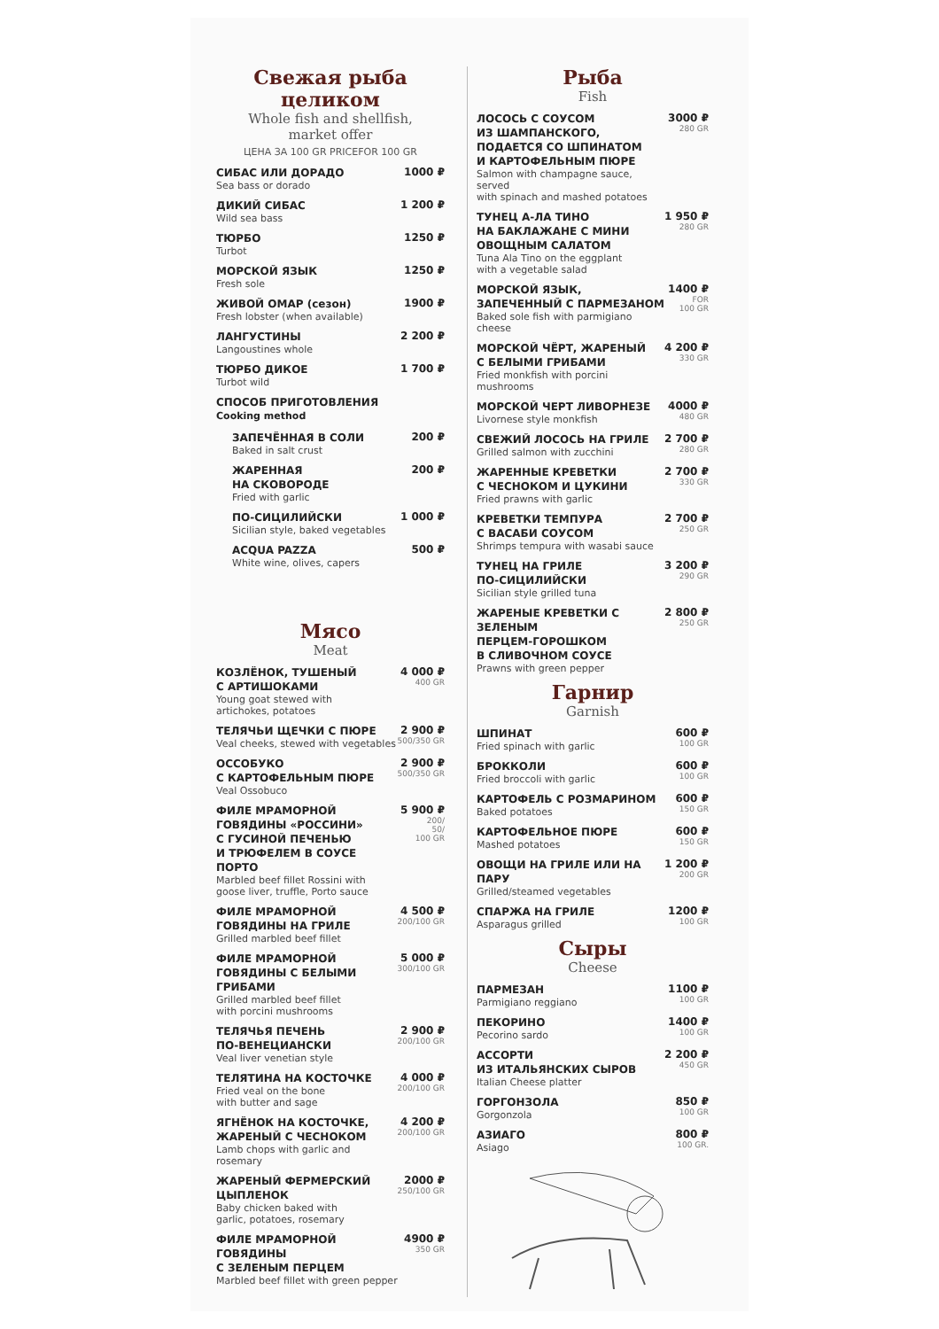Свежая рыба целиком
Whole fish and shellfish,
market offer
ЦЕНА ЗА 100 GR PRICEFOR 100 GR
СИБАС ИЛИ ДОРАДО
Sea bass or dorado
1000 ₽
ДИКИЙ СИБАС
Wild sea bass
1 200 ₽
ТЮРБО
Turbot
1250 ₽
МОРСКОЙ ЯЗЫК
Fresh sole
1250 ₽
ЖИВОЙ ОМАР (сезон)
Fresh lobster (when available)
1900 ₽
ЛАНГУСТИНЫ
Langoustines whole
2 200 ₽
ТЮРБО ДИКОЕ
Turbot wild
1 700 ₽
СПОСОБ ПРИГОТОВЛЕНИЯ
Cooking method
ЗАПЕЧЁННАЯ В СОЛИ
Baked in salt crust
200 ₽
ЖАРЕННАЯ
НА СКОВОРОДЕ
Fried with garlic
200 ₽
ПО-СИЦИЛИЙСКИ
Sicilian style, baked vegetables
1 000 ₽
ACQUA PAZZA
White wine, olives, capers
500 ₽
Мясо
Meat
КОЗЛЁНОК, ТУШЕНЫЙ
С АРТИШОКАМИ
Young goat stewed with
artichokes, potatoes
4 000 ₽
400 GR
ТЕЛЯЧЬИ ЩЕЧКИ С ПЮРЕ
Veal cheeks, stewed with vegetables
2 900 ₽
500/350 GR
ОССОБУКО
С КАРТОФЕЛЬНЫМ ПЮРЕ
Veal Ossobuco
2 900 ₽
500/350 GR
ФИЛЕ МРАМОРНОЙ
ГОВЯДИНЫ «РОССИНИ»
С ГУСИНОЙ ПЕЧЕНЬЮ
И ТРЮФЕЛЕМ В СОУСЕ ПОРТО
Marbled beef fillet Rossini with
goose liver, truffle, Porto sauce
5 900 ₽
200/
50/
100 GR
ФИЛЕ МРАМОРНОЙ
ГОВЯДИНЫ НА ГРИЛЕ
Grilled marbled beef fillet
4 500 ₽
200/100 GR
ФИЛЕ МРАМОРНОЙ
ГОВЯДИНЫ С БЕЛЫМИ
ГРИБАМИ
Grilled marbled beef fillet
with porcini mushrooms
5 000 ₽
300/100 GR
ТЕЛЯЧЬЯ ПЕЧЕНЬ
ПО-ВЕНЕЦИАНСКИ
Veal liver venetian style
2 900 ₽
200/100 GR
ТЕЛЯТИНА НА КОСТОЧКЕ
Fried veal on the bone
with butter and sage
4 000 ₽
200/100 GR
ЯГНЁНОК НА КОСТОЧКЕ,
ЖАРЕНЫЙ С ЧЕСНОКОМ
Lamb chops with garlic and rosemary
4 200 ₽
200/100 GR
ЖАРЕНЫЙ ФЕРМЕРСКИЙ
ЦЫПЛЕНОК
Baby chicken baked with
garlic, potatoes, rosemary
2000 ₽
250/100 GR
ФИЛЕ МРАМОРНОЙ ГОВЯДИНЫ
С ЗЕЛЕНЫМ ПЕРЦЕМ
Marbled beef fillet with green pepper
4900 ₽
350 GR
Рыба
Fish
ЛОСОСЬ С СОУСОМ
ИЗ ШАМПАНСКОГО,
ПОДАЕТСЯ СО ШПИНАТОМ
И КАРТОФЕЛЬНЫМ ПЮРЕ
Salmon with champagne sauce, served
with spinach and mashed potatoes
3000 ₽
280 GR
ТУНЕЦ А-ЛА ТИНО
НА БАКЛАЖАНЕ С МИНИ
ОВОЩНЫМ САЛАТОМ
Tuna Ala Tino on the eggplant
with a vegetable salad
1 950 ₽
280 GR
МОРСКОЙ ЯЗЫК,
ЗАПЕЧЕННЫЙ С ПАРМЕЗАНОМ
Baked sole fish with parmigiano cheese
1400 ₽
FOR
100 GR
МОРСКОЙ ЧЁРТ, ЖАРЕНЫЙ
С БЕЛЫМИ ГРИБАМИ
Fried monkfish with porcini mushrooms
4 200 ₽
330 GR
МОРСКОЙ ЧЕРТ ЛИВОРНЕЗЕ
Livornese style monkfish
4000 ₽
480 GR
СВЕЖИЙ ЛОСОСЬ НА ГРИЛЕ
Grilled salmon with zucchini
2 700 ₽
280 GR
ЖАРЕННЫЕ КРЕВЕТКИ
С ЧЕСНОКОМ И ЦУКИНИ
Fried prawns with garlic
2 700 ₽
330 GR
КРЕВЕТКИ ТЕМПУРА
С ВАСАБИ СОУСОМ
Shrimps tempura with wasabi sauce
2 700 ₽
250 GR
ТУНЕЦ НА ГРИЛЕ
ПО-СИЦИЛИЙСКИ
Sicilian style grilled tuna
3 200 ₽
290 GR
ЖАРЕНЫЕ КРЕВЕТКИ С ЗЕЛЕНЫМ
ПЕРЦЕМ-ГОРОШКОМ
В СЛИВОЧНОМ СОУСЕ
Prawns with green pepper
2 800 ₽
250 GR
Гарнир
Garnish
ШПИНАТ
Fried spinach with garlic
600 ₽
100 GR
БРОККОЛИ
Fried broccoli with garlic
600 ₽
100 GR
КАРТОФЕЛЬ С РОЗМАРИНОМ
Baked potatoes
600 ₽
150 GR
КАРТОФЕЛЬНОЕ ПЮРЕ
Mashed potatoes
600 ₽
150 GR
ОВОЩИ НА ГРИЛЕ ИЛИ НА ПАРУ
Grilled/steamed vegetables
1 200 ₽
200 GR
СПАРЖА НА ГРИЛЕ
Asparagus grilled
1200 ₽
100 GR
Сыры
Cheese
ПАРМЕЗАН
Parmigiano reggiano
1100 ₽
100 GR
ПЕКОРИНО
Pecorino sardo
1400 ₽
100 GR
АССОРТИ
ИЗ ИТАЛЬЯНСКИХ СЫРОВ
Italian Cheese platter
2 200 ₽
450 GR
ГОРГОНЗОЛА
Gorgonzola
850 ₽
100 GR
АЗИАГО
Asiago
800 ₽
100 GR.